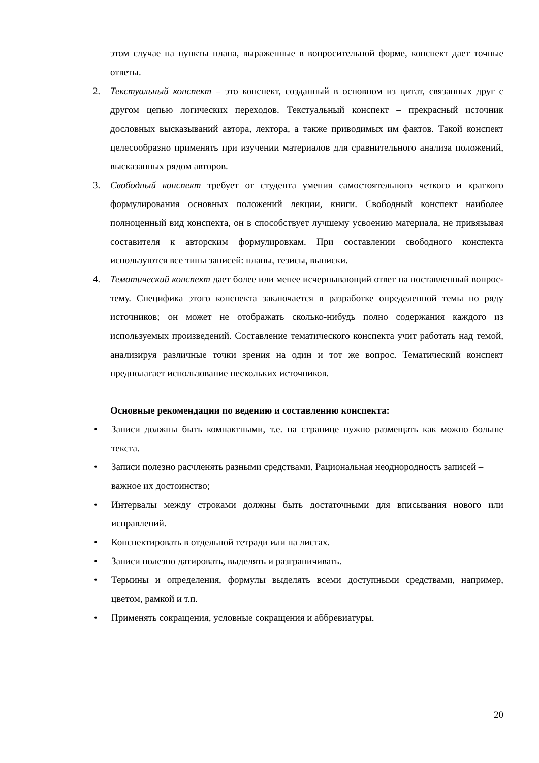этом случае на пункты плана, выраженные в вопросительной форме, конспект дает точные ответы.
2. Текстуальный конспект – это конспект, созданный в основном из цитат, связанных друг с другом цепью логических переходов. Текстуальный конспект – прекрасный источник дословных высказываний автора, лектора, а также приводимых им фактов. Такой конспект целесообразно применять при изучении материалов для сравнительного анализа положений, высказанных рядом авторов.
3. Свободный конспект требует от студента умения самостоятельного четкого и краткого формулирования основных положений лекции, книги. Свободный конспект наиболее полноценный вид конспекта, он в способствует лучшему усвоению материала, не привязывая составителя к авторским формулировкам. При составлении свободного конспекта используются все типы записей: планы, тезисы, выписки.
4. Тематический конспект дает более или менее исчерпывающий ответ на поставленный вопрос-тему. Специфика этого конспекта заключается в разработке определенной темы по ряду источников; он может не отображать сколько-нибудь полно содержания каждого из используемых произведений. Составление тематического конспекта учит работать над темой, анализируя различные точки зрения на один и тот же вопрос. Тематический конспект предполагает использование нескольких источников.
Основные рекомендации по ведению и составлению конспекта:
• Записи должны быть компактными, т.е. на странице нужно размещать как можно больше текста.
• Записи полезно расчленять разными средствами. Рациональная неоднородность записей – важное их достоинство;
• Интервалы между строками должны быть достаточными для вписывания нового или исправлений.
• Конспектировать в отдельной тетради или на листах.
• Записи полезно датировать, выделять и разграничивать.
• Термины и определения, формулы выделять всеми доступными средствами, например, цветом, рамкой и т.п.
• Применять сокращения, условные сокращения и аббревиатуры.
20